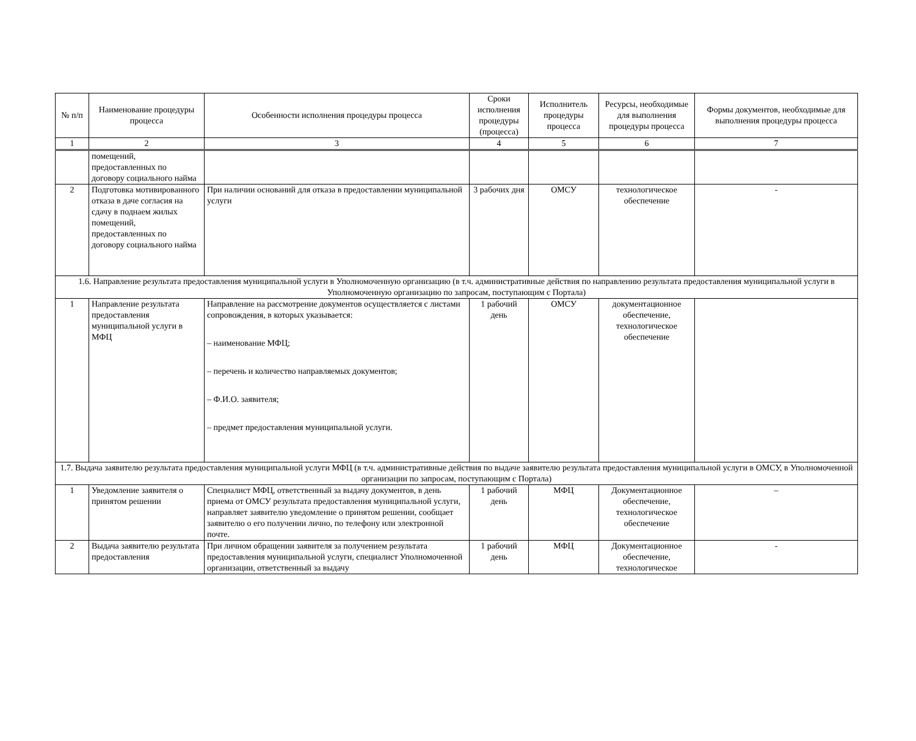| № п/п | Наименование процедуры процесса | Особенности исполнения процедуры процесса | Сроки исполнения процедуры (процесса) | Исполнитель процедуры процесса | Ресурсы, необходимые для выполнения процедуры процесса | Формы документов, необходимые для выполнения процедуры процесса |
| --- | --- | --- | --- | --- | --- | --- |
| 1 | 2 | 3 | 4 | 5 | 6 | 7 |
| | помещений, предоставленных по договору социального найма | | | | | |
| 2 | Подготовка мотивированного отказа в даче согласия на сдачу в поднаем жилых помещений, предоставленных по договору социального найма | При наличии оснований для отказа в предоставлении муниципальной услуги | 3 рабочих дня | ОМСУ | технологическое обеспечение | - |
| 1.6. Направление результата предоставления муниципальной услуги в Уполномоченную организацию (в т.ч. административные действия по направлению результата предоставления муниципальной услуги в Уполномоченную организацию по запросам, поступающим с Портала) | | | | | | |
| 1 | Направление результата предоставления муниципальной услуги в МФЦ | Направление на рассмотрение документов осуществляется с листами сопровождения, в которых указывается: – наименование МФЦ; – перечень и количество направляемых документов; – Ф.И.О. заявителя; – предмет предоставления муниципальной услуги. | 1 рабочий день | ОМСУ | документационное обеспечение, технологическое обеспечение | |
| 1.7. Выдача заявителю результата предоставления муниципальной услуги МФЦ (в т.ч. административные действия по выдаче заявителю результата предоставления муниципальной услуги в ОМСУ, в Уполномоченной организации по запросам, поступающим с Портала) | | | | | | |
| 1 | Уведомление заявителя о принятом решении | Специалист МФЦ, ответственный за выдачу документов, в день приема от ОМСУ результата предоставления муниципальной услуги, направляет заявителю уведомление о принятом решении, сообщает заявителю о его получении лично, по телефону или электронной почте. | 1 рабочий день | МФЦ | Документационное обеспечение, технологическое обеспечение | – |
| 2 | Выдача заявителю результата предоставления | При личном обращении заявителя за получением результата предоставления муниципальной услуги, специалист Уполномоченной организации, ответственный за выдачу | 1 рабочий день | МФЦ | Документационное обеспечение, технологическое | - |